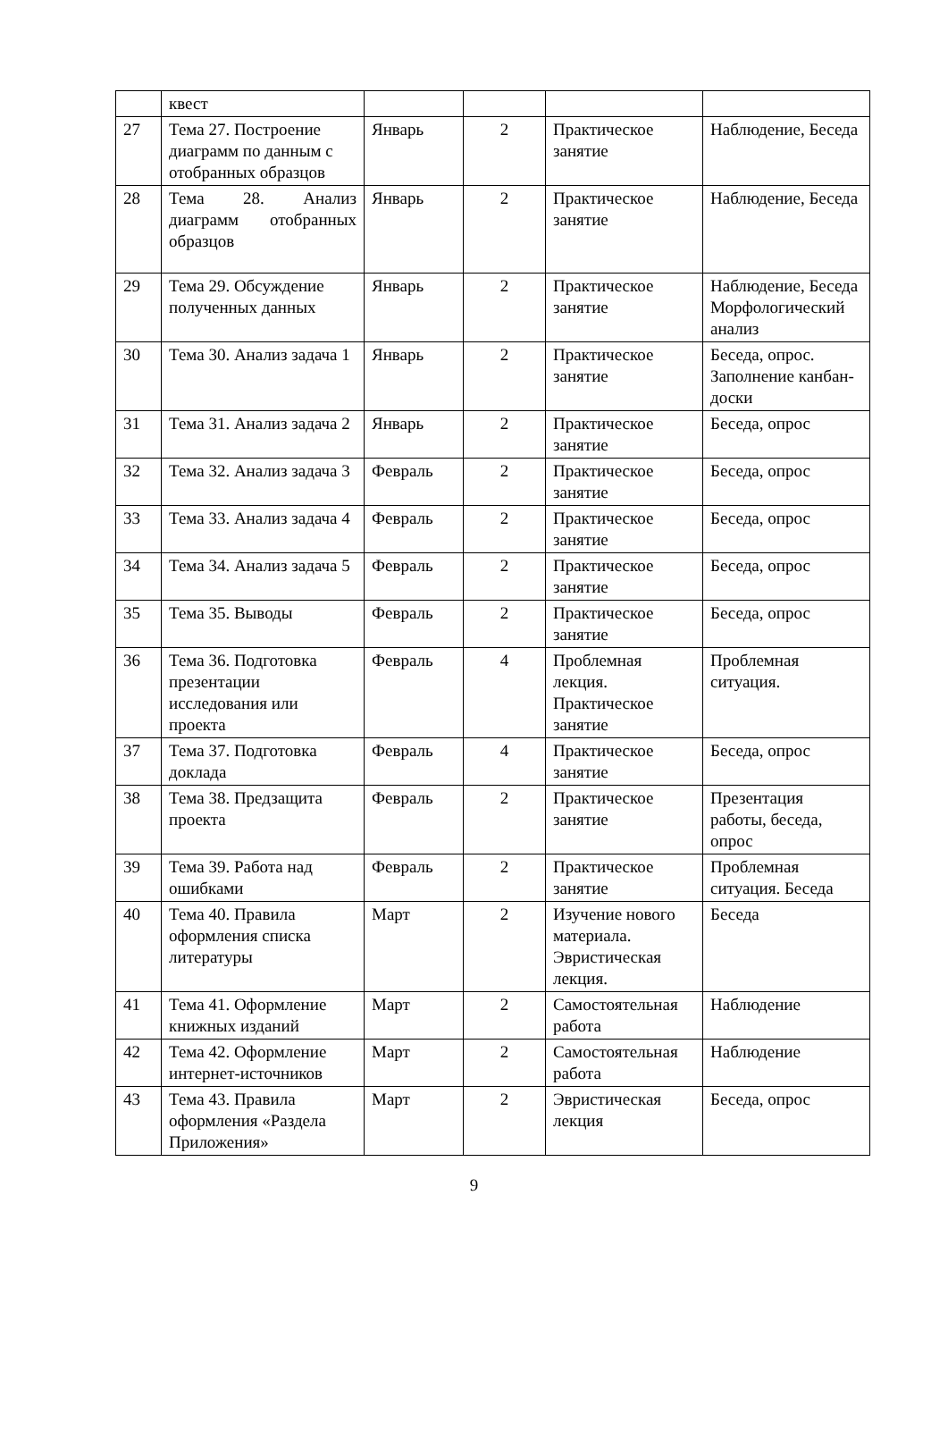| | квест | | | | |
| 27 | Тема 27. Построение диаграмм по данным с отобранных образцов | Январь | 2 | Практическое занятие | Наблюдение, Беседа |
| 28 | Тема 28. Анализ диаграмм отобранных образцов | Январь | 2 | Практическое занятие | Наблюдение, Беседа |
| 29 | Тема 29. Обсуждение полученных данных | Январь | 2 | Практическое занятие | Наблюдение, Беседа Морфологический анализ |
| 30 | Тема 30. Анализ задача 1 | Январь | 2 | Практическое занятие | Беседа, опрос. Заполнение канбан-доски |
| 31 | Тема 31. Анализ задача 2 | Январь | 2 | Практическое занятие | Беседа, опрос |
| 32 | Тема 32. Анализ задача 3 | Февраль | 2 | Практическое занятие | Беседа, опрос |
| 33 | Тема 33. Анализ задача 4 | Февраль | 2 | Практическое занятие | Беседа, опрос |
| 34 | Тема 34. Анализ задача 5 | Февраль | 2 | Практическое занятие | Беседа, опрос |
| 35 | Тема 35. Выводы | Февраль | 2 | Практическое занятие | Беседа, опрос |
| 36 | Тема 36. Подготовка презентации исследования или проекта | Февраль | 4 | Проблемная лекция. Практическое занятие | Проблемная ситуация. |
| 37 | Тема 37. Подготовка доклада | Февраль | 4 | Практическое занятие | Беседа, опрос |
| 38 | Тема 38. Предзащита проекта | Февраль | 2 | Практическое занятие | Презентация работы, беседа, опрос |
| 39 | Тема 39. Работа над ошибками | Февраль | 2 | Практическое занятие | Проблемная ситуация. Беседа |
| 40 | Тема 40. Правила оформления списка литературы | Март | 2 | Изучение нового материала. Эвристическая лекция. | Беседа |
| 41 | Тема 41. Оформление книжных изданий | Март | 2 | Самостоятельная работа | Наблюдение |
| 42 | Тема 42. Оформление интернет-источников | Март | 2 | Самостоятельная работа | Наблюдение |
| 43 | Тема 43. Правила оформления «Раздела Приложения» | Март | 2 | Эвристическая лекция | Беседа, опрос |
9